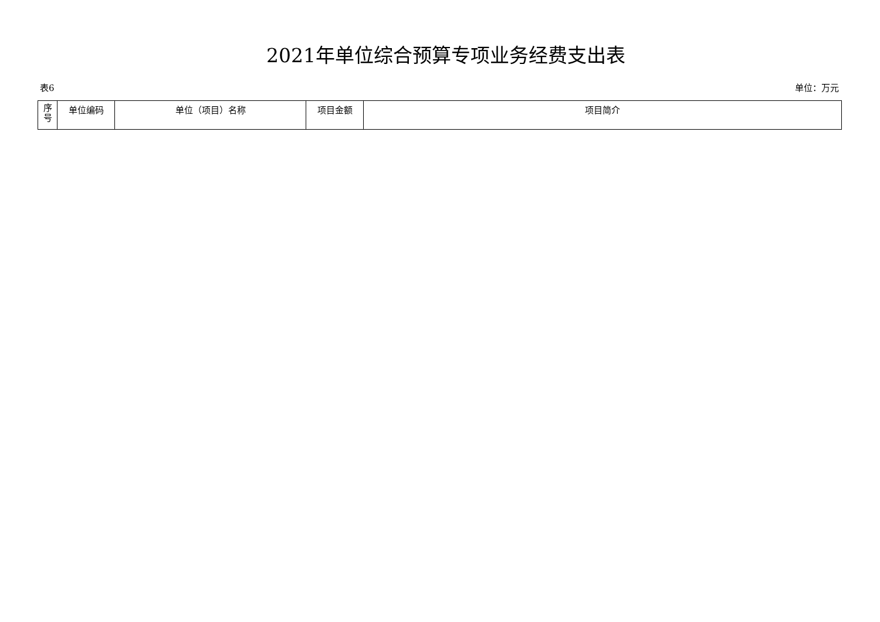2021年单位综合预算专项业务经费支出表
表6 单位：万元
| 序 号 | 单位编码 | 单位（项目）名称 | 项目金额 | 项目简介 |
| --- | --- | --- | --- | --- |